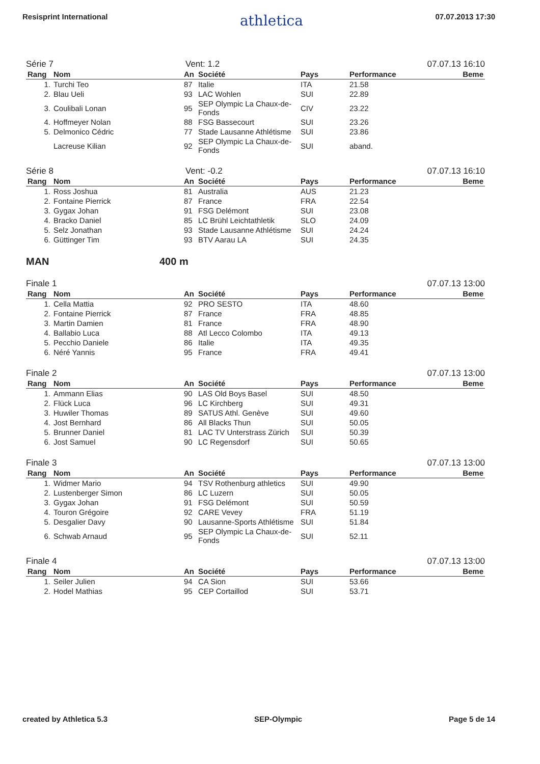Resisprint International athletica 07.07.2013 17:30
Série 7 Vent: 1.2 07.07.13 16:10
| Rang | Nom | An | Société | Pays | Performance | Beme |
| --- | --- | --- | --- | --- | --- | --- |
| 1. | Turchi Teo | 87 | Italie | ITA | 21.58 | |
| 2. | Blau Ueli | 93 | LAC Wohlen | SUI | 22.89 | |
| 3. | Coulibali Lonan | 95 | SEP Olympic La Chaux-de-Fonds | CIV | 23.22 | |
| 4. | Hoffmeyer Nolan | 88 | FSG Bassecourt | SUI | 23.26 | |
| 5. | Delmonico Cédric | 77 | Stade Lausanne Athlétisme | SUI | 23.86 | |
| | Lacreuse Kilian | 92 | SEP Olympic La Chaux-de-Fonds | SUI | aband. | |
Série 8 Vent: -0.2 07.07.13 16:10
| Rang | Nom | An | Société | Pays | Performance | Beme |
| --- | --- | --- | --- | --- | --- | --- |
| 1. | Ross Joshua | 81 | Australia | AUS | 21.23 | |
| 2. | Fontaine Pierrick | 87 | France | FRA | 22.54 | |
| 3. | Gygax Johan | 91 | FSG Delémont | SUI | 23.08 | |
| 4. | Bracko Daniel | 85 | LC Brühl Leichtathletik | SLO | 24.09 | |
| 5. | Selz Jonathan | 93 | Stade Lausanne Athlétisme | SUI | 24.24 | |
| 6. | Güttinger Tim | 93 | BTV Aarau LA | SUI | 24.35 | |
MAN 400 m
Finale 1 07.07.13 13:00
| Rang | Nom | An | Société | Pays | Performance | Beme |
| --- | --- | --- | --- | --- | --- | --- |
| 1. | Cella Mattia | 92 | PRO SESTO | ITA | 48.60 | |
| 2. | Fontaine Pierrick | 87 | France | FRA | 48.85 | |
| 3. | Martin Damien | 81 | France | FRA | 48.90 | |
| 4. | Ballabio Luca | 88 | Atl Lecco Colombo | ITA | 49.13 | |
| 5. | Pecchio Daniele | 86 | Italie | ITA | 49.35 | |
| 6. | Néré Yannis | 95 | France | FRA | 49.41 | |
Finale 2 07.07.13 13:00
| Rang | Nom | An | Société | Pays | Performance | Beme |
| --- | --- | --- | --- | --- | --- | --- |
| 1. | Ammann Elias | 90 | LAS Old Boys Basel | SUI | 48.50 | |
| 2. | Flück Luca | 96 | LC Kirchberg | SUI | 49.31 | |
| 3. | Huwiler Thomas | 89 | SATUS Athl. Genève | SUI | 49.60 | |
| 4. | Jost Bernhard | 86 | All Blacks Thun | SUI | 50.05 | |
| 5. | Brunner Daniel | 81 | LAC TV Unterstrass Zürich | SUI | 50.39 | |
| 6. | Jost Samuel | 90 | LC Regensdorf | SUI | 50.65 | |
Finale 3 07.07.13 13:00
| Rang | Nom | An | Société | Pays | Performance | Beme |
| --- | --- | --- | --- | --- | --- | --- |
| 1. | Widmer Mario | 94 | TSV Rothenburg athletics | SUI | 49.90 | |
| 2. | Lustenberger Simon | 86 | LC Luzern | SUI | 50.05 | |
| 3. | Gygax Johan | 91 | FSG Delémont | SUI | 50.59 | |
| 4. | Touron Grégoire | 92 | CARE Vevey | FRA | 51.19 | |
| 5. | Desgalier Davy | 90 | Lausanne-Sports Athlétisme | SUI | 51.84 | |
| 6. | Schwab Arnaud | 95 | SEP Olympic La Chaux-de-Fonds | SUI | 52.11 | |
Finale 4 07.07.13 13:00
| Rang | Nom | An | Société | Pays | Performance | Beme |
| --- | --- | --- | --- | --- | --- | --- |
| 1. | Seiler Julien | 94 | CA Sion | SUI | 53.66 | |
| 2. | Hodel Mathias | 95 | CEP Cortaillod | SUI | 53.71 | |
created by Athletica 5.3 SEP-Olympic Page 5 de 14